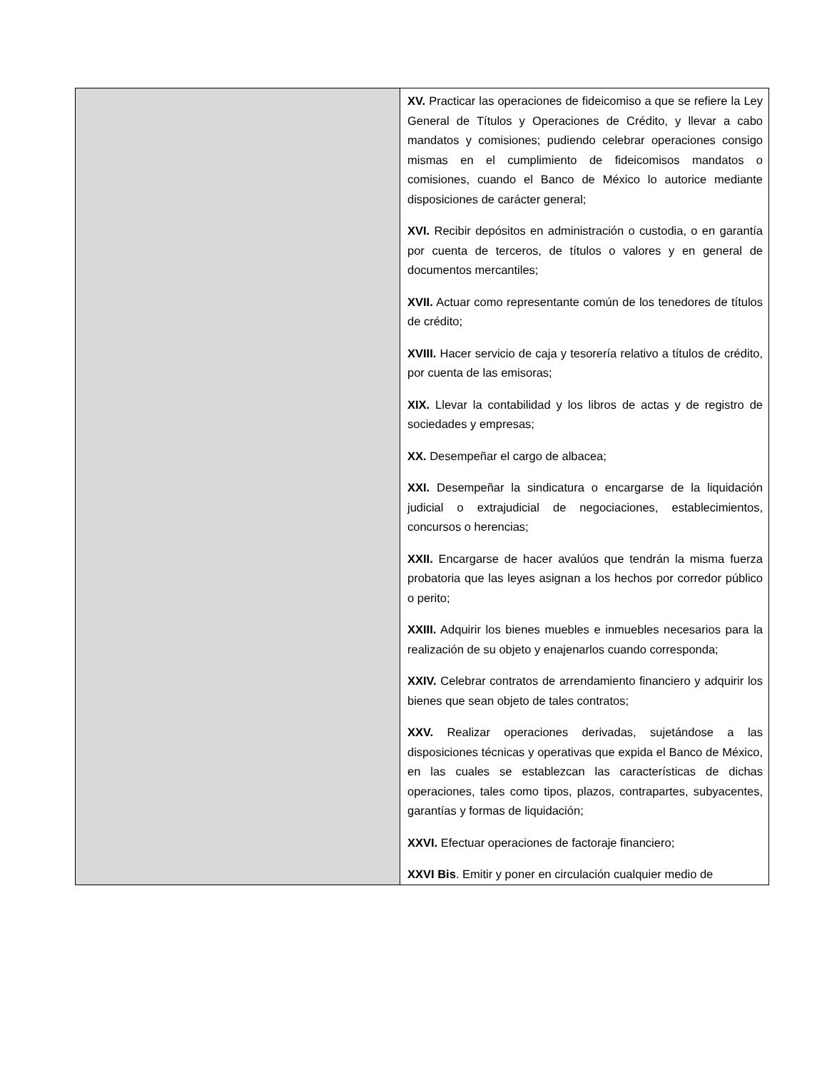| | XV. Practicar las operaciones de fideicomiso a que se refiere la Ley General de Títulos y Operaciones de Crédito, y llevar a cabo mandatos y comisiones; pudiendo celebrar operaciones consigo mismas en el cumplimiento de fideicomisos mandatos o comisiones, cuando el Banco de México lo autorice mediante disposiciones de carácter general; XVI. Recibir depósitos en administración o custodia, o en garantía por cuenta de terceros, de títulos o valores y en general de documentos mercantiles; XVII. Actuar como representante común de los tenedores de títulos de crédito; XVIII. Hacer servicio de caja y tesorería relativo a títulos de crédito, por cuenta de las emisoras; XIX. Llevar la contabilidad y los libros de actas y de registro de sociedades y empresas; XX. Desempeñar el cargo de albacea; XXI. Desempeñar la sindicatura o encargarse de la liquidación judicial o extrajudicial de negociaciones, establecimientos, concursos o herencias; XXII. Encargarse de hacer avalúos que tendrán la misma fuerza probatoria que las leyes asignan a los hechos por corredor público o perito; XXIII. Adquirir los bienes muebles e inmuebles necesarios para la realización de su objeto y enajenarlos cuando corresponda; XXIV. Celebrar contratos de arrendamiento financiero y adquirir los bienes que sean objeto de tales contratos; XXV. Realizar operaciones derivadas, sujetándose a las disposiciones técnicas y operativas que expida el Banco de México, en las cuales se establezcan las características de dichas operaciones, tales como tipos, plazos, contrapartes, subyacentes, garantías y formas de liquidación; XXVI. Efectuar operaciones de factoraje financiero; XXVI Bis . Emitir y poner en circulación cualquier medio de |